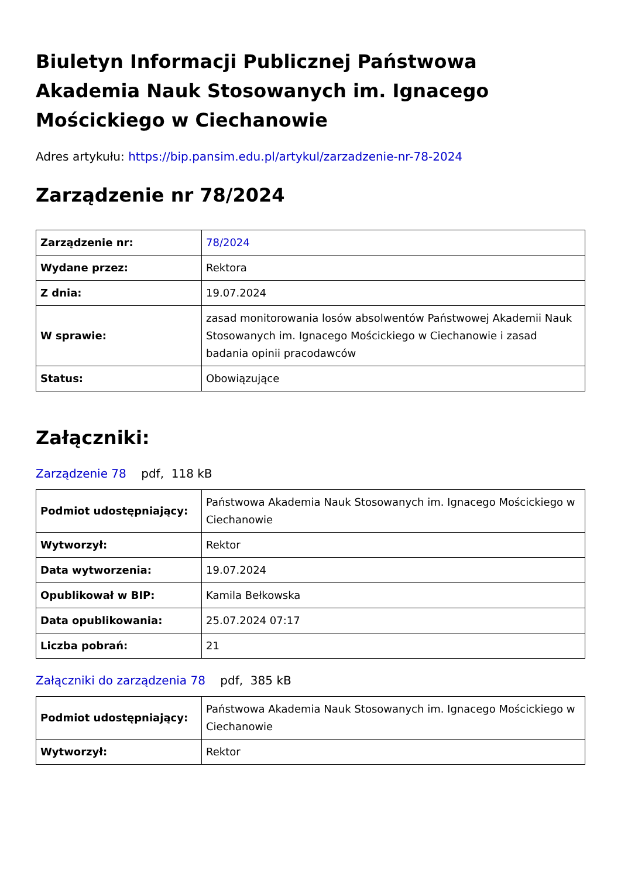Biuletyn Informacji Publicznej Państwowa Akademia Nauk Stosowanych im. Ignacego Mościckiego w Ciechanowie
Adres artykułu: https://bip.pansim.edu.pl/artykul/zarzadzenie-nr-78-2024
Zarządzenie nr 78/2024
| Zarządzenie nr: | 78/2024 |
| Wydane przez: | Rektora |
| Z dnia: | 19.07.2024 |
| W sprawie: | zasad monitorowania losów absolwentów Państwowej Akademii Nauk Stosowanych im. Ignacego Mościckiego w Ciechanowie i zasad badania opinii pracodawców |
| Status: | Obowiązujące |
Załączniki:
Zarządzenie 78 pdf, 118 kB
| Podmiot udostępniający: | Państwowa Akademia Nauk Stosowanych im. Ignacego Mościckiego w Ciechanowie |
| Wytworzył: | Rektor |
| Data wytworzenia: | 19.07.2024 |
| Opublikował w BIP: | Kamila Bełkowska |
| Data opublikowania: | 25.07.2024 07:17 |
| Liczba pobrań: | 21 |
Załączniki do zarządzenia 78 pdf, 385 kB
| Podmiot udostępniający: | Państwowa Akademia Nauk Stosowanych im. Ignacego Mościckiego w Ciechanowie |
| Wytworzył: | Rektor |